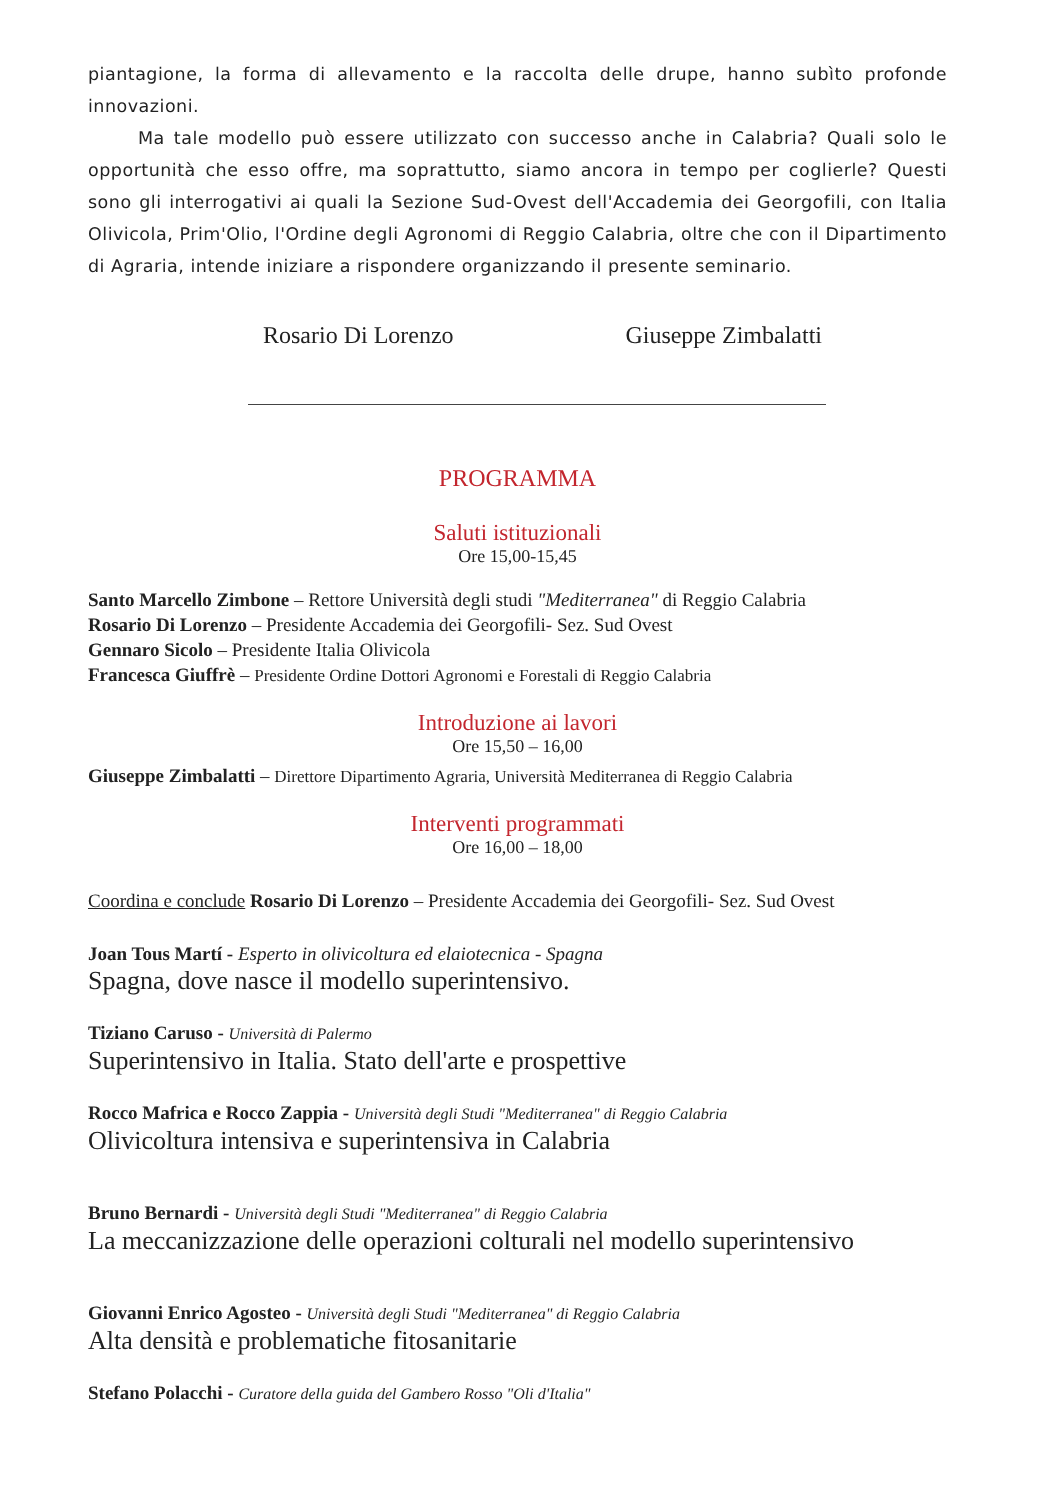piantagione, la forma di allevamento e la raccolta delle drupe, hanno subìto profonde innovazioni.
Ma tale modello può essere utilizzato con successo anche in Calabria? Quali solo le opportunità che esso offre, ma soprattutto, siamo ancora in tempo per coglierle? Questi sono gli interrogativi ai quali la Sezione Sud-Ovest dell'Accademia dei Georgofili, con Italia Olivicola, Prim'Olio, l'Ordine degli Agronomi di Reggio Calabria, oltre che con il Dipartimento di Agraria, intende iniziare a rispondere organizzando il presente seminario.
Rosario Di Lorenzo Giuseppe Zimbalatti
PROGRAMMA
Saluti istituzionali
Ore 15,00-15,45
Santo Marcello Zimbone – Rettore Università degli studi "Mediterranea" di Reggio Calabria
Rosario Di Lorenzo – Presidente Accademia dei Georgofili- Sez. Sud Ovest
Gennaro Sicolo – Presidente Italia Olivicola
Francesca Giuffrè – Presidente Ordine Dottori Agronomi e Forestali di Reggio Calabria
Introduzione ai lavori
Ore 15,50 – 16,00
Giuseppe Zimbalatti – Direttore Dipartimento Agraria, Università Mediterranea di Reggio Calabria
Interventi programmati
Ore 16,00 – 18,00
Coordina e conclude Rosario Di Lorenzo – Presidente Accademia dei Georgofili- Sez. Sud Ovest
Joan Tous Martí - Esperto in olivicoltura ed elaiotecnica - Spagna
Spagna, dove nasce il modello superintensivo.
Tiziano Caruso - Università di Palermo
Superintensivo in Italia. Stato dell'arte e prospettive
Rocco Mafrica e Rocco Zappia - Università degli Studi "Mediterranea" di Reggio Calabria
Olivicoltura intensiva e superintensiva in Calabria
Bruno Bernardi - Università degli Studi "Mediterranea" di Reggio Calabria
La meccanizzazione delle operazioni colturali nel modello superintensivo
Giovanni Enrico Agosteo - Università degli Studi "Mediterranea" di Reggio Calabria
Alta densità e problematiche fitosanitarie
Stefano Polacchi - Curatore della guida del Gambero Rosso "Oli d'Italia"